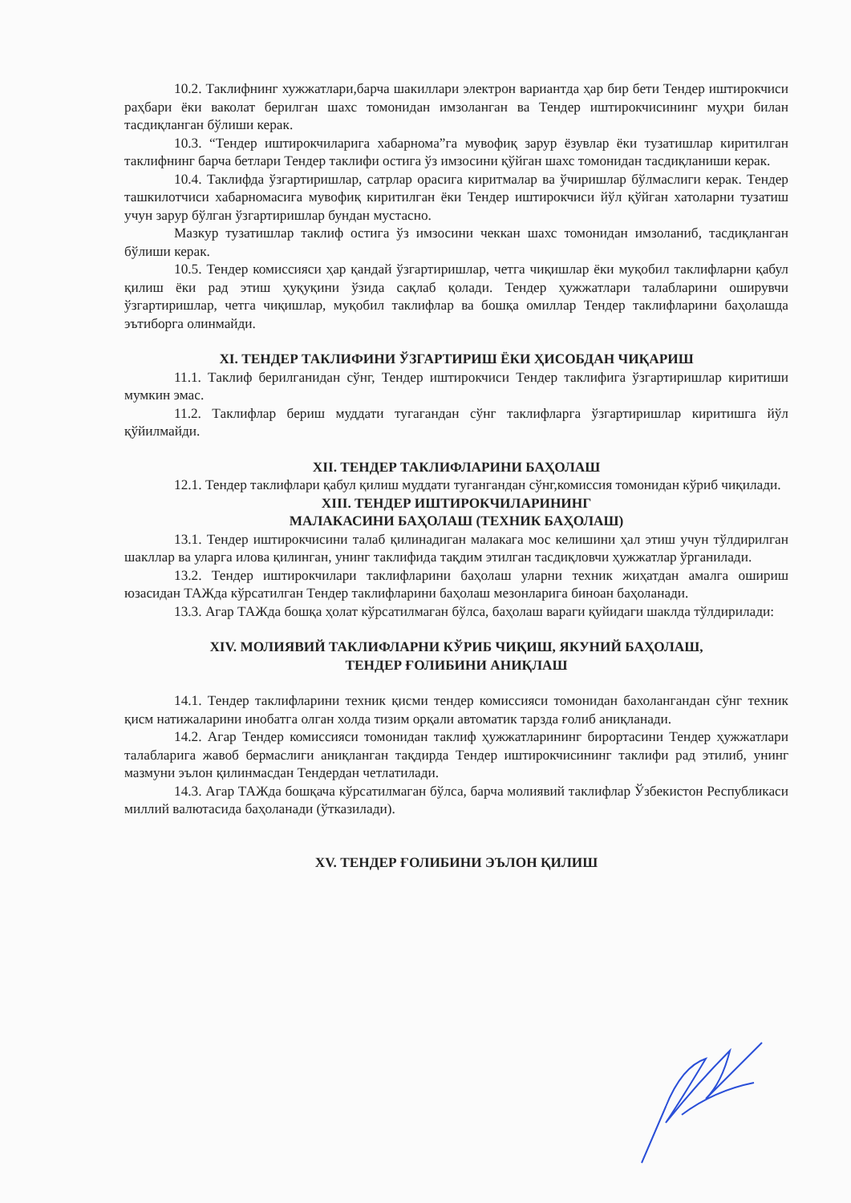10.2. Таклифнинг хужжатлари,барча шакиллари электрон вариантда ҳар бир бети Тендер иштирокчиси раҳбари ёки ваколат берилган шахс томонидан имзоланган ва Тендер иштирокчисининг муҳри билан тасдиқланган бўлиши керак.
10.3. “Тендер иштирокчиларига хабарнома”га мувофиқ зарур ёзувлар ёки тузатишлар киритилган таклифнинг барча бетлари Тендер таклифи остига ўз имзосини қўйган шахс томонидан тасдиқланиши керак.
10.4. Таклифда ўзгартиришлар, сатрлар орасига киритмалар ва ўчиришлар бўлмаслиги керак. Тендер ташкилотчиси хабарномасига мувофиқ киритилган ёки Тендер иштирокчиси йўл қўйган хатоларни тузатиш учун зарур бўлган ўзгартиришлар бундан мустасно.
Мазкур тузатишлар таклиф остига ўз имзосини чеккан шахс томонидан имзоланиб, тасдиқланган бўлиши керак.
10.5. Тендер комиссияси ҳар қандай ўзгартиришлар, четга чиқишлар ёки муқобил таклифларни қабул қилиш ёки рад этиш ҳуқуқини ўзида сақлаб қолади. Тендер ҳужжатлари талабларини оширувчи ўзгартиришлар, четга чиқишлар, муқобил таклифлар ва бошқа омиллар Тендер таклифларини баҳолашда эътиборга олинмайди.
XI. ТЕНДЕР ТАКЛИФИНИ ЎЗГАРТИРИШ ЁКИ ҲИСОБДАН ЧИҚАРИШ
11.1. Таклиф берилганидан сўнг, Тендер иштирокчиси Тендер таклифига ўзгартиришлар киритиши мумкин эмас.
11.2. Таклифлар бериш муддати тугагандан сўнг таклифларга ўзгартиришлар киритишга йўл қўйилмайди.
XII. ТЕНДЕР ТАКЛИФЛАРИНИ БАҲОЛАШ
12.1. Тендер таклифлари қабул қилиш муддати тугангандан сўнг,комиссия томонидан кўриб чиқилади.
XIII. ТЕНДЕР ИШТИРОКЧИЛАРИНИНГ
МАЛАКАСИНИ БАҲОЛАШ (ТЕХНИК БАҲОЛАШ)
13.1. Тендер иштирокчисини талаб қилинадиган малакага мос келишини ҳал этиш учун тўлдирилган шакллар ва уларга илова қилинган, унинг таклифида тақдим этилган тасдиқловчи ҳужжатлар ўрганилади.
13.2. Тендер иштирокчилари таклифларини баҳолаш уларни техник жиҳатдан амалга ошириш юзасидан ТАЖда кўрсатилган Тендер таклифларини баҳолаш мезонларига биноан баҳоланади.
13.3. Агар ТАЖда бошқа ҳолат кўрсатилмаган бўлса, баҳолаш вараги қуйидаги шаклда тўлдирилади:
XIV. МОЛИЯВИЙ ТАКЛИФЛАРНИ КЎРИБ ЧИҚИШ, ЯКУНИЙ БАҲОЛАШ,
ТЕНДЕР ҒОЛИБИНИ АНИҚЛАШ
14.1. Тендер таклифларини техник қисми тендер комиссияси томонидан бахолангандан сўнг техник қисм натижаларини инобатга олган холда тизим орқали автоматик тарзда ғолиб аниқланади.
14.2. Агар Тендер комиссияси томонидан таклиф ҳужжатларининг бирортасини Тендер ҳужжатлари талабларига жавоб бермаслиги аниқланган тақдирда Тендер иштирокчисининг таклифи рад этилиб, унинг мазмуни эълон қилинмасдан Тендердан четлатилади.
14.3. Агар ТАЖда бошқача кўрсатилмаган бўлса, барча молиявий таклифлар Ўзбекистон Республикаси миллий валютасида баҳоланади (ўтказилади).
XV. ТЕНДЕР ҒОЛИБИНИ ЭЪЛОН ҚИЛИШ